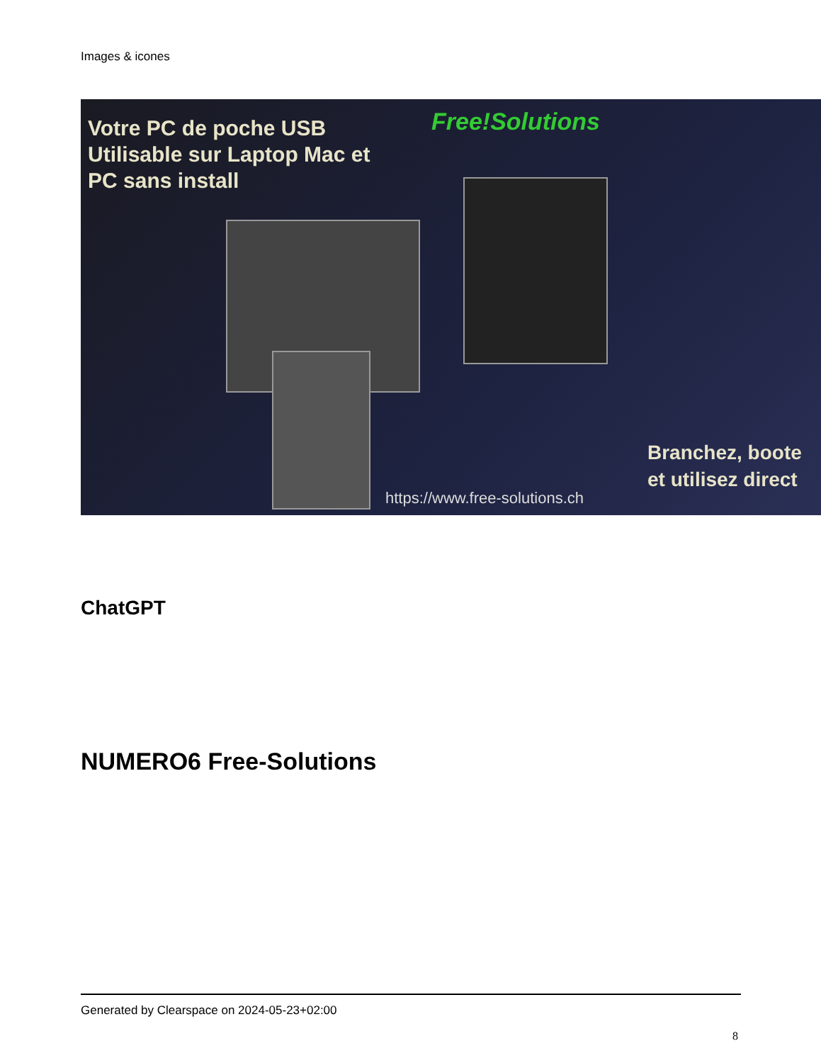Images & icones
Votre PC de poche USB
Utilisable sur Laptop Mac et
PC sans install
Free!Solutions
Branchez, boote
et utilisez direct
https://www.free-solutions.ch
ChatGPT
NUMERO6 Free-Solutions
Generated by Clearspace on 2024-05-23+02:00
8